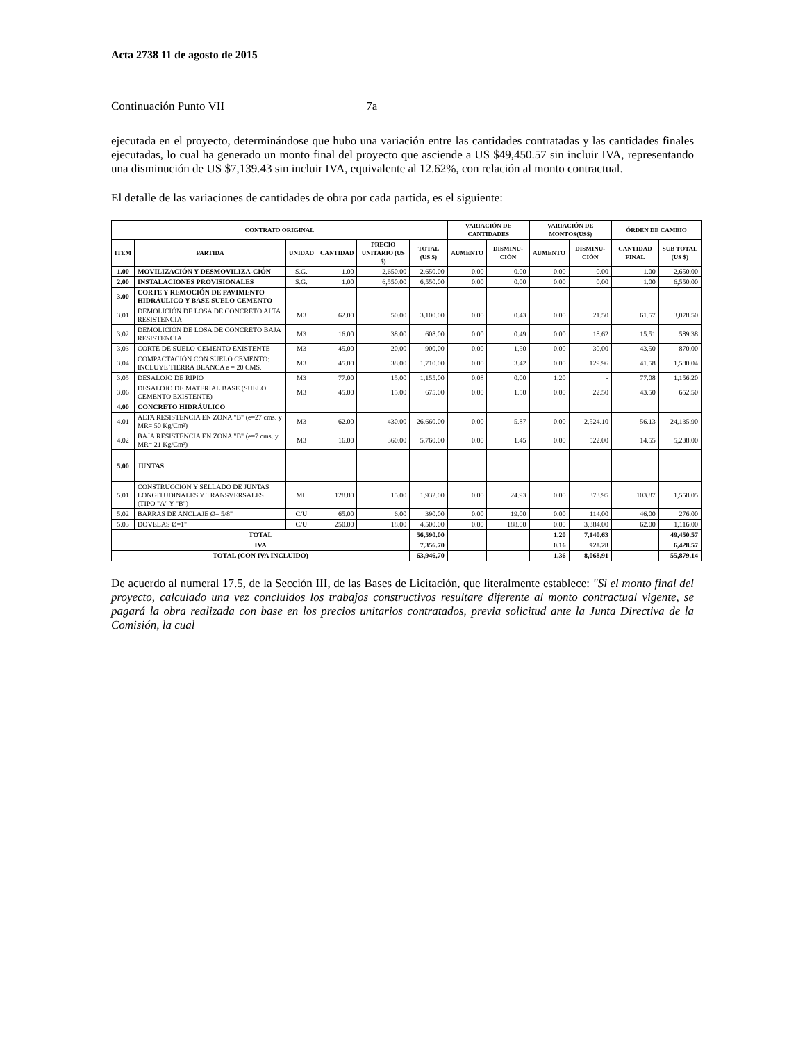Acta 2738 11 de agosto de 2015
Continuación Punto VII 7a
ejecutada en el proyecto, determinándose que hubo una variación entre las cantidades contratadas y las cantidades finales ejecutadas, lo cual ha generado un monto final del proyecto que asciende a US $49,450.57 sin incluir IVA, representando una disminución de US $7,139.43 sin incluir IVA, equivalente al 12.62%, con relación al monto contractual.
El detalle de las variaciones de cantidades de obra por cada partida, es el siguiente:
| CONTRATO ORIGINAL | | | | | | VARIACIÓN DE CANTIDADES | | VARIACIÓN DE MONTOS(US$) | | ÓRDEN DE CAMBIO | |
| --- | --- | --- | --- | --- | --- | --- | --- | --- | --- | --- | --- |
| ITEM | PARTIDA | UNIDAD | CANTIDAD | PRECIO UNITARIO (US $) | TOTAL (US $) | AUMENTO | DISMINU-CIÓN | AUMENTO | DISMINU-CIÓN | CANTIDAD FINAL | SUB TOTAL (US $) |
| 1.00 | MOVILIZACIÓN Y DESMOVILIZA-CIÓN | S.G. | 1.00 | 2,650.00 | 2,650.00 | 0.00 | 0.00 | 0.00 | 0.00 | 1.00 | 2,650.00 |
| 2.00 | INSTALACIONES PROVISIONALES | S.G. | 1.00 | 6,550.00 | 6,550.00 | 0.00 | 0.00 | 0.00 | 0.00 | 1.00 | 6,550.00 |
| 3.00 | CORTE Y REMOCIÓN DE PAVIMENTO HIDRÁULICO Y BASE SUELO CEMENTO | | | | | | | | | | |
| 3.01 | DEMOLICIÓN DE LOSA DE CONCRETO ALTA RESISTENCIA | M3 | 62.00 | 50.00 | 3,100.00 | 0.00 | 0.43 | 0.00 | 21.50 | 61.57 | 3,078.50 |
| 3.02 | DEMOLICIÓN DE LOSA DE CONCRETO BAJA RESISTENCIA | M3 | 16.00 | 38.00 | 608.00 | 0.00 | 0.49 | 0.00 | 18.62 | 15.51 | 589.38 |
| 3.03 | CORTE DE SUELO-CEMENTO EXISTENTE | M3 | 45.00 | 20.00 | 900.00 | 0.00 | 1.50 | 0.00 | 30.00 | 43.50 | 870.00 |
| 3.04 | COMPACTACIÓN CON SUELO CEMENTO: INCLUYE TIERRA BLANCA e = 20 CMS. | M3 | 45.00 | 38.00 | 1,710.00 | 0.00 | 3.42 | 0.00 | 129.96 | 41.58 | 1,580.04 |
| 3.05 | DESALOJO DE RIPIO | M3 | 77.00 | 15.00 | 1,155.00 | 0.08 | 0.00 | 1.20 | - | 77.08 | 1,156.20 |
| 3.06 | DESALOJO DE MATERIAL BASE (SUELO CEMENTO EXISTENTE) | M3 | 45.00 | 15.00 | 675.00 | 0.00 | 1.50 | 0.00 | 22.50 | 43.50 | 652.50 |
| 4.00 | CONCRETO HIDRÁULICO | | | | | | | | | | |
| 4.01 | ALTA RESISTENCIA EN ZONA "B" (e=27 cms. y MR= 50 Kg/Cm²) | M3 | 62.00 | 430.00 | 26,660.00 | 0.00 | 5.87 | 0.00 | 2,524.10 | 56.13 | 24,135.90 |
| 4.02 | BAJA RESISTENCIA EN ZONA "B" (e=7 cms. y MR= 21 Kg/Cm²) | M3 | 16.00 | 360.00 | 5,760.00 | 0.00 | 1.45 | 0.00 | 522.00 | 14.55 | 5,238.00 |
| 5.00 | JUNTAS | | | | | | | | | | |
| 5.01 | CONSTRUCCION Y SELLADO DE JUNTAS LONGITUDINALES Y TRANSVERSALES (TIPO "A" Y "B") | ML | 128.80 | 15.00 | 1,932.00 | 0.00 | 24.93 | 0.00 | 373.95 | 103.87 | 1,558.05 |
| 5.02 | BARRAS DE ANCLAJE Ø= 5/8" | C/U | 65.00 | 6.00 | 390.00 | 0.00 | 19.00 | 0.00 | 114.00 | 46.00 | 276.00 |
| 5.03 | DOVELAS Ø=1" | C/U | 250.00 | 18.00 | 4,500.00 | 0.00 | 188.00 | 0.00 | 3,384.00 | 62.00 | 1,116.00 |
| TOTAL | | | | | 56,590.00 | | | 1.20 | 7,140.63 | | 49,450.57 |
| IVA | | | | | 7,356.70 | | | 0.16 | 928.28 | | 6,428.57 |
| TOTAL (CON IVA INCLUIDO) | | | | | 63,946.70 | | | 1.36 | 8,068.91 | | 55,879.14 |
De acuerdo al numeral 17.5, de la Sección III, de las Bases de Licitación, que literalmente establece: "Si el monto final del proyecto, calculado una vez concluidos los trabajos constructivos resultare diferente al monto contractual vigente, se pagará la obra realizada con base en los precios unitarios contratados, previa solicitud ante la Junta Directiva de la Comisión, la cual